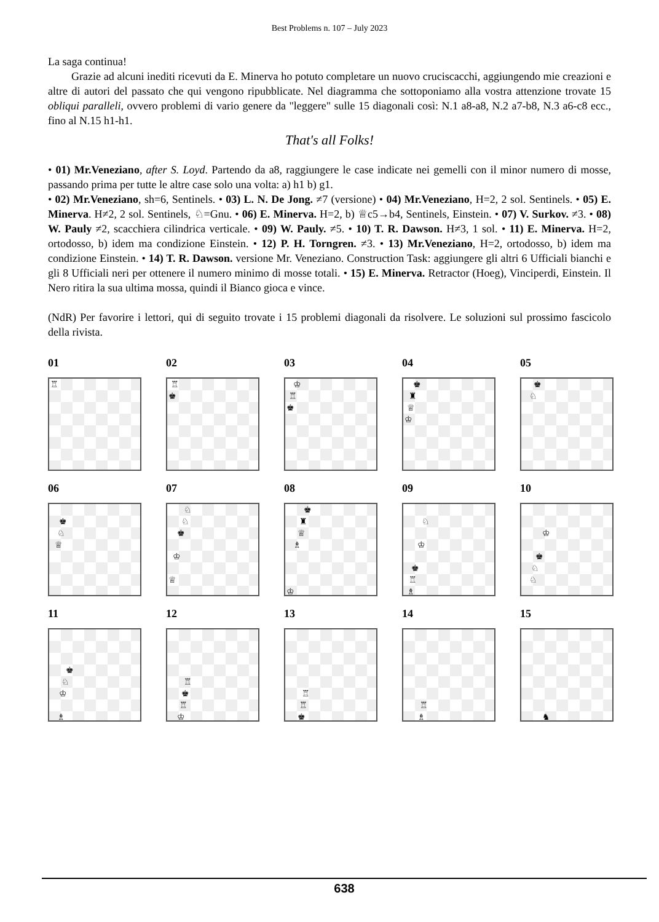Best Problems n. 107 – July 2023
La saga continua!
Grazie ad alcuni inediti ricevuti da E. Minerva ho potuto completare un nuovo cruciscacchi, aggiungendo mie creazioni e altre di autori del passato che qui vengono ripubblicate. Nel diagramma che sottoponiamo alla vostra attenzione trovate 15 obliqui paralleli, ovvero problemi di vario genere da "leggere" sulle 15 diagonali così: N.1 a8-a8, N.2 a7-b8, N.3 a6-c8 ecc., fino al N.15 h1-h1.
That's all Folks!
• 01) Mr.Veneziano, after S. Loyd. Partendo da a8, raggiungere le case indicate nei gemelli con il minor numero di mosse, passando prima per tutte le altre case solo una volta: a) h1 b) g1.
• 02) Mr.Veneziano, sh=6, Sentinels. • 03) L. N. De Jong. ≠7 (versione) • 04) Mr.Veneziano, H=2, 2 sol. Sentinels. • 05) E. Minerva. H≠2, 2 sol. Sentinels, ♘=Gnu. • 06) E. Minerva. H=2, b) ♕c5→b4, Sentinels, Einstein. • 07) V. Surkov. ≠3. • 08) W. Pauly ≠2, scacchiera cilindrica verticale. • 09) W. Pauly. ≠5. • 10) T. R. Dawson. H≠3, 1 sol. • 11) E. Minerva. H=2, ortodosso, b) idem ma condizione Einstein. • 12) P. H. Torngren. ≠3. • 13) Mr.Veneziano, H=2, ortodosso, b) idem ma condizione Einstein. • 14) T. R. Dawson. versione Mr. Veneziano. Construction Task: aggiungere gli altri 6 Ufficiali bianchi e gli 8 Ufficiali neri per ottenere il numero minimo di mosse totali. • 15) E. Minerva. Retractor (Hoeg), Vinciperdi, Einstein. Il Nero ritira la sua ultima mossa, quindi il Bianco gioca e vince.
(NdR) Per favorire i lettori, qui di seguito trovate i 15 problemi diagonali da risolvere. Le soluzioni sul prossimo fascicolo della rivista.
01
♖
02
♖
♚
03
♔
♖
♚
04
♚
♜
♕
♔
05
♚
♘
06
♚
♘
♕
07
♘
♘
♚
♔
♕
08
♚
♜
♕
♗
♔
09
♘
♔
♚
♖
♗
10
♔
♚
♘
♘
11
♚
♘
♔
♗
12
♖
♚
♖
♔
13
♖
♖
♚
14
♖
♗
15
♞
638